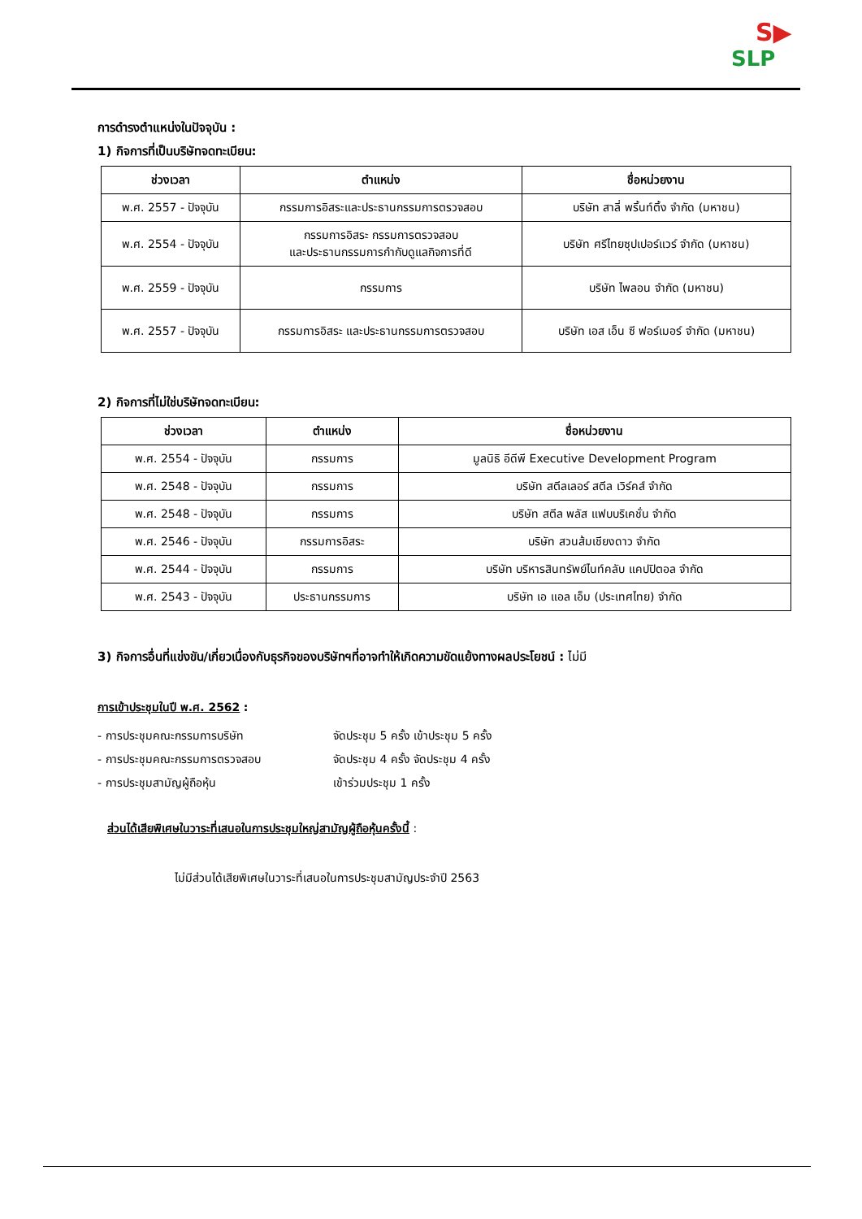S▶
SLP
การดำรงตำแหน่งในปัจจุบัน :
1) กิจการที่เป็นบริษัทจดทะเบียน:
| ช่วงเวลา | ตำแหน่ง | ชื่อหน่วยงาน |
| --- | --- | --- |
| พ.ศ. 2557 - ปัจจุบัน | กรรมการอิสระและประธานกรรมการตรวจสอบ | บริษัท สาลี่ พริ้นท์ติ้ง จำกัด (มหาชน) |
| พ.ศ. 2554 - ปัจจุบัน | กรรมการอิสระ กรรมการตรวจสอบ และประธานกรรมการกำกับดูแลกิจการที่ดี | บริษัท ศรีไทยซุปเปอร์แวร์ จำกัด (มหาชน) |
| พ.ศ. 2559 - ปัจจุบัน | กรรมการ | บริษัท ไพลอน จำกัด (มหาชน) |
| พ.ศ. 2557 - ปัจจุบัน | กรรมการอิสระ และประธานกรรมการตรวจสอบ | บริษัท เอส เอ็น ซี ฟอร์เมอร์ จำกัด (มหาชน) |
2) กิจการที่ไม่ใช่บริษัทจดทะเบียน:
| ช่วงเวลา | ตำแหน่ง | ชื่อหน่วยงาน |
| --- | --- | --- |
| พ.ศ. 2554 - ปัจจุบัน | กรรมการ | มูลนิธิ อีดีพี Executive Development Program |
| พ.ศ. 2548 - ปัจจุบัน | กรรมการ | บริษัท สตีลเลอร์ สตีล เวิร์คส์ จำกัด |
| พ.ศ. 2548 - ปัจจุบัน | กรรมการ | บริษัท สตีล พลัส แฟบบริเคชั่น จำกัด |
| พ.ศ. 2546 - ปัจจุบัน | กรรมการอิสระ | บริษัท สวนส้มเชียงดาว จำกัด |
| พ.ศ. 2544 - ปัจจุบัน | กรรมการ | บริษัท บริหารสินทรัพย์ไนท์คลับ แคปปิตอล จำกัด |
| พ.ศ. 2543 - ปัจจุบัน | ประธานกรรมการ | บริษัท เอ แอล เอ็ม (ประเทศไทย) จำกัด |
3) กิจการอื่นที่แข่งขัน/เกี่ยวเนื่องกับธุรกิจของบริษัทฯที่อาจทำให้เกิดความขัดแย้งทางผลประโยชน์ : ไม่มี
การเข้าประชุมในปี พ.ศ. 2562 :
- การประชุมคณะกรรมการบริษัท จัดประชุม 5 ครั้ง เข้าประชุม 5 ครั้ง
- การประชุมคณะกรรมการตรวจสอบ จัดประชุม 4 ครั้ง จัดประชุม 4 ครั้ง
- การประชุมสามัญผู้ถือหุ้น เข้าร่วมประชุม 1 ครั้ง
ส่วนได้เสียพิเศษในวาระที่เสนอในการประชุมใหญ่สามัญผู้ถือหุ้นครั้งนี้ :
ไม่มีส่วนได้เสียพิเศษในวาระที่เสนอในการประชุมสามัญประจำปี 2563